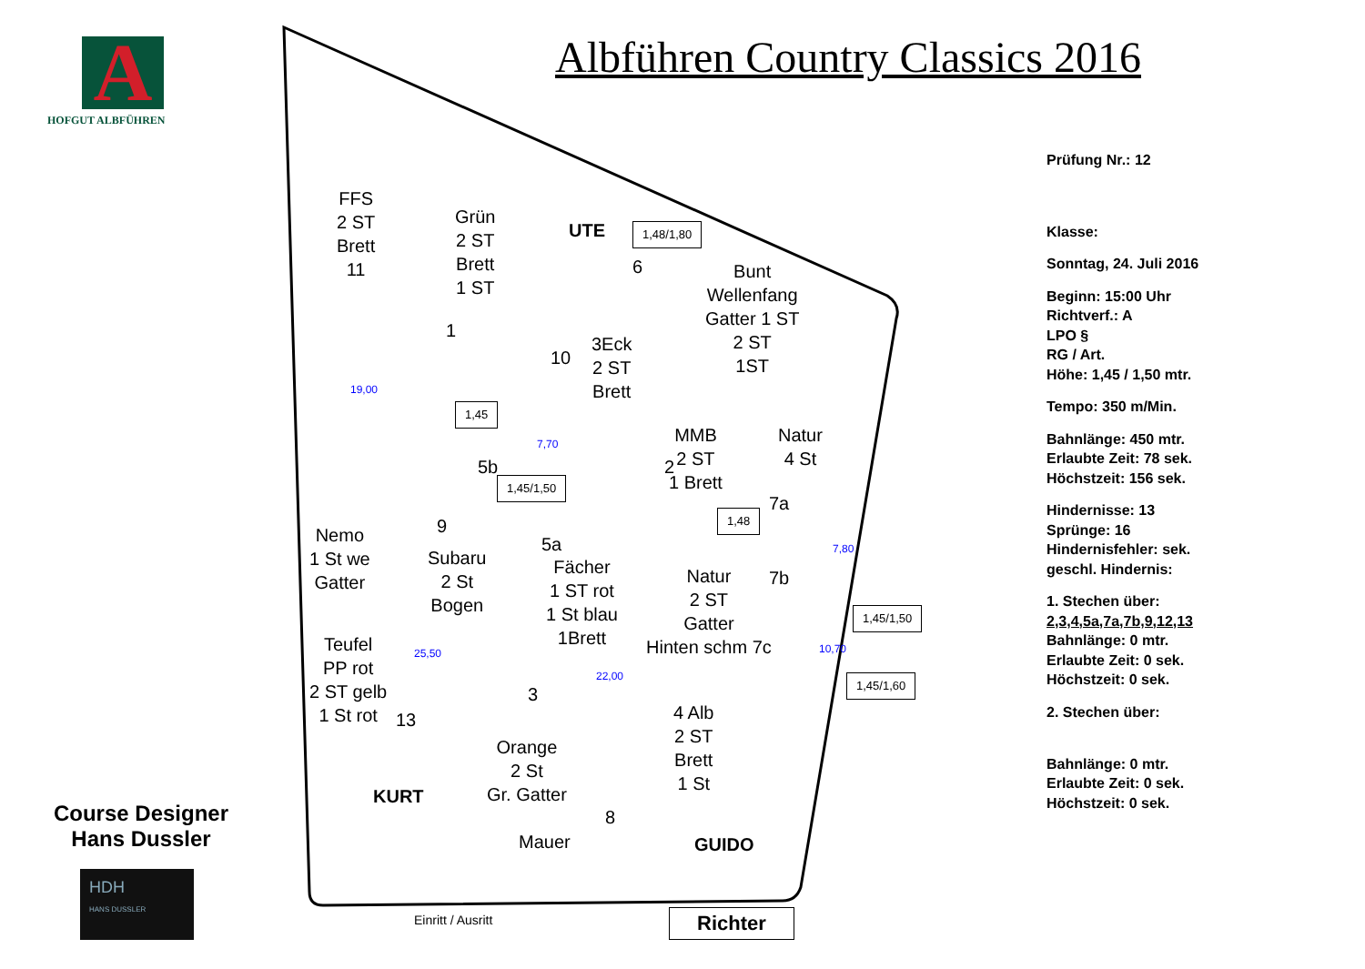A
HOFGUT ALBFÜHREN
Course Designer
Hans Dussler
HDH
HANS DUSSLER
Albführen Country Classics 2016
FFS
2 ST
Brett
11
Grün
2 ST
Brett
1 ST
1
UTE 1,48/1,80
6
Bunt
Wellenfang
Gatter 1 ST
2 ST
1ST
10
3Eck
2 ST
Brett
1,45
5b
1,45/1,50
MMB
2 ST
1 Brett
2
Natur
4 St
7a
1,48
Nemo
1 St we
Gatter
9
Subaru
2 St
Bogen
5a
Fächer
1 ST rot
1 St blau
1Brett
Natur
2 ST
Gatter
Hinten schm 7c
7b
1,45/1,50
1,45/1,60
Teufel
PP rot
2 ST gelb
1 St rot
13
3
Orange
2 St
Gr. Gatter
4 Alb
2 ST
Brett
1 St
KURT
8
Mauer GUIDO
Einritt / Ausritt Richter
19,00
7,70
7,80
10,70
25,50
22,00
Prüfung Nr.: 12
Klasse:
Sonntag, 24. Juli 2016
Beginn: 15:00 Uhr
Richtverf.: A
LPO §
RG / Art.
Höhe: 1,45 / 1,50 mtr.
Tempo: 350 m/Min.
Bahnlänge: 450 mtr.
Erlaubte Zeit: 78 sek.
Höchstzeit: 156 sek.
Hindernisse: 13
Sprünge: 16
Hindernisfehler: sek.
geschl. Hindernis:
1. Stechen über:
2,3,4,5a,7a,7b,9,12,13
Bahnlänge: 0 mtr.
Erlaubte Zeit: 0 sek.
Höchstzeit: 0 sek.
2. Stechen über:
Bahnlänge: 0 mtr.
Erlaubte Zeit: 0 sek.
Höchstzeit: 0 sek.